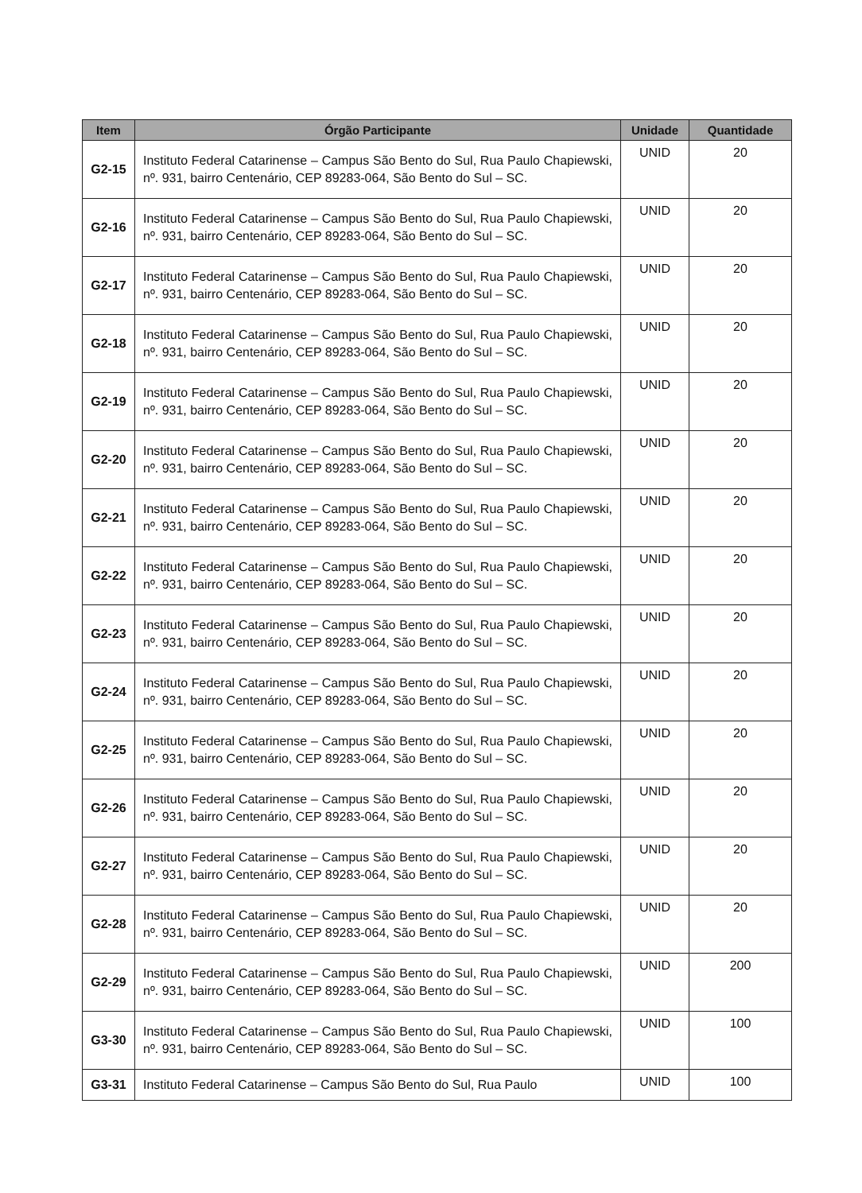| Item | Órgão Participante | Unidade | Quantidade |
| --- | --- | --- | --- |
| G2-15 | Instituto Federal Catarinense – Campus São Bento do Sul, Rua Paulo Chapiewski, nº. 931, bairro Centenário, CEP 89283-064, São Bento do Sul – SC. | UNID | 20 |
| G2-16 | Instituto Federal Catarinense – Campus São Bento do Sul, Rua Paulo Chapiewski, nº. 931, bairro Centenário, CEP 89283-064, São Bento do Sul – SC. | UNID | 20 |
| G2-17 | Instituto Federal Catarinense – Campus São Bento do Sul, Rua Paulo Chapiewski, nº. 931, bairro Centenário, CEP 89283-064, São Bento do Sul – SC. | UNID | 20 |
| G2-18 | Instituto Federal Catarinense – Campus São Bento do Sul, Rua Paulo Chapiewski, nº. 931, bairro Centenário, CEP 89283-064, São Bento do Sul – SC. | UNID | 20 |
| G2-19 | Instituto Federal Catarinense – Campus São Bento do Sul, Rua Paulo Chapiewski, nº. 931, bairro Centenário, CEP 89283-064, São Bento do Sul – SC. | UNID | 20 |
| G2-20 | Instituto Federal Catarinense – Campus São Bento do Sul, Rua Paulo Chapiewski, nº. 931, bairro Centenário, CEP 89283-064, São Bento do Sul – SC. | UNID | 20 |
| G2-21 | Instituto Federal Catarinense – Campus São Bento do Sul, Rua Paulo Chapiewski, nº. 931, bairro Centenário, CEP 89283-064, São Bento do Sul – SC. | UNID | 20 |
| G2-22 | Instituto Federal Catarinense – Campus São Bento do Sul, Rua Paulo Chapiewski, nº. 931, bairro Centenário, CEP 89283-064, São Bento do Sul – SC. | UNID | 20 |
| G2-23 | Instituto Federal Catarinense – Campus São Bento do Sul, Rua Paulo Chapiewski, nº. 931, bairro Centenário, CEP 89283-064, São Bento do Sul – SC. | UNID | 20 |
| G2-24 | Instituto Federal Catarinense – Campus São Bento do Sul, Rua Paulo Chapiewski, nº. 931, bairro Centenário, CEP 89283-064, São Bento do Sul – SC. | UNID | 20 |
| G2-25 | Instituto Federal Catarinense – Campus São Bento do Sul, Rua Paulo Chapiewski, nº. 931, bairro Centenário, CEP 89283-064, São Bento do Sul – SC. | UNID | 20 |
| G2-26 | Instituto Federal Catarinense – Campus São Bento do Sul, Rua Paulo Chapiewski, nº. 931, bairro Centenário, CEP 89283-064, São Bento do Sul – SC. | UNID | 20 |
| G2-27 | Instituto Federal Catarinense – Campus São Bento do Sul, Rua Paulo Chapiewski, nº. 931, bairro Centenário, CEP 89283-064, São Bento do Sul – SC. | UNID | 20 |
| G2-28 | Instituto Federal Catarinense – Campus São Bento do Sul, Rua Paulo Chapiewski, nº. 931, bairro Centenário, CEP 89283-064, São Bento do Sul – SC. | UNID | 20 |
| G2-29 | Instituto Federal Catarinense – Campus São Bento do Sul, Rua Paulo Chapiewski, nº. 931, bairro Centenário, CEP 89283-064, São Bento do Sul – SC. | UNID | 200 |
| G3-30 | Instituto Federal Catarinense – Campus São Bento do Sul, Rua Paulo Chapiewski, nº. 931, bairro Centenário, CEP 89283-064, São Bento do Sul – SC. | UNID | 100 |
| G3-31 | Instituto Federal Catarinense – Campus São Bento do Sul, Rua Paulo | UNID | 100 |